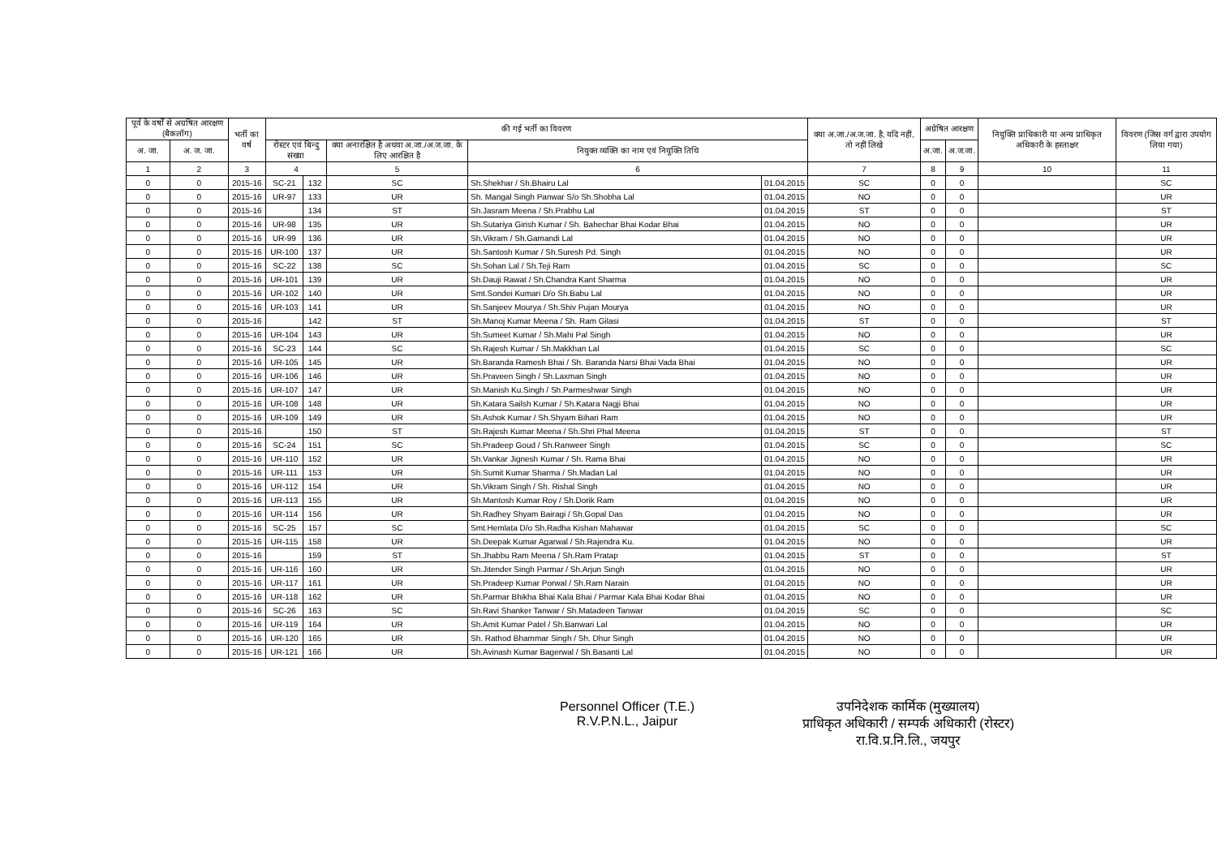| पूर्व के वर्षों से अग्रषित आरक्षण (बैकलॉग) | | भर्ती का वर्ष | की गई भर्ती का विवरण | | | | | क्या अ.जा./अ.ज.जा. है, यदि नहीं, तो नहीं लिखे | अग्रेषित आरक्षण | | नियुक्ति प्राधिकारी या अन्य प्राधिकृत अधिकारी के हस्ताक्षर | विवरण (जिस वर्ग द्वारा उपयोग लिया गया) |
| --- | --- | --- | --- | --- | --- | --- | --- | --- | --- | --- | --- | --- |
| अ. जा. | अ. ज. जा. | | रोस्टर एवं बिन्दु संख्या | | क्या अनारक्षित है अथवा अ.जा./अ.ज.जा. के लिए आरक्षित है | नियुक्त व्यक्ति का नाम एवं नियुक्ति तिथि | | | अ.जा. | अ.ज.जा. | | |
| 1 | 2 | 3 | 4 | | 5 | 6 | | 7 | 8 | 9 | 10 | 11 |
| 0 | 0 | 2015-16 | SC-21 | 132 | SC | Sh.Shekhar / Sh.Bhairu Lal | 01.04.2015 | SC | 0 | 0 | | SC |
| 0 | 0 | 2015-16 | UR-97 | 133 | UR | Sh. Mangal Singh Panwar S/o Sh.Shobha Lal | 01.04.2015 | NO | 0 | 0 | | UR |
| 0 | 0 | 2015-16 | | 134 | ST | Sh.Jasram Meena / Sh.Prabhu Lal | 01.04.2015 | ST | 0 | 0 | | ST |
| 0 | 0 | 2015-16 | UR-98 | 135 | UR | Sh.Sutariya Girish Kumar / Sh. Bahechar Bhai Kodar Bhai | 01.04.2015 | NO | 0 | 0 | | UR |
| 0 | 0 | 2015-16 | UR-99 | 136 | UR | Sh.Vikram / Sh.Gamandi Lal | 01.04.2015 | NO | 0 | 0 | | UR |
| 0 | 0 | 2015-16 | UR-100 | 137 | UR | Sh.Santosh Kumar / Sh.Suresh Pd. Singh | 01.04.2015 | NO | 0 | 0 | | UR |
| 0 | 0 | 2015-16 | SC-22 | 138 | SC | Sh.Sohan Lal / Sh.Teji Ram | 01.04.2015 | SC | 0 | 0 | | SC |
| 0 | 0 | 2015-16 | UR-101 | 139 | UR | Sh.Dauji Rawat / Sh.Chandra Kant Sharma | 01.04.2015 | NO | 0 | 0 | | UR |
| 0 | 0 | 2015-16 | UR-102 | 140 | UR | Smt.Sondei Kumari D/o Sh.Babu Lal | 01.04.2015 | NO | 0 | 0 | | UR |
| 0 | 0 | 2015-16 | UR-103 | 141 | UR | Sh.Sanjeev Mourya / Sh.Shiv Pujan Mourya | 01.04.2015 | NO | 0 | 0 | | UR |
| 0 | 0 | 2015-16 | | 142 | ST | Sh.Manoj Kumar Meena / Sh. Ram Gilasi | 01.04.2015 | ST | 0 | 0 | | ST |
| 0 | 0 | 2015-16 | UR-104 | 143 | UR | Sh.Sumeet Kumar / Sh.Mahi Pal Singh | 01.04.2015 | NO | 0 | 0 | | UR |
| 0 | 0 | 2015-16 | SC-23 | 144 | SC | Sh.Rajesh Kumar / Sh.Makkhan Lal | 01.04.2015 | SC | 0 | 0 | | SC |
| 0 | 0 | 2015-16 | UR-105 | 145 | UR | Sh.Baranda Ramesh Bhai / Sh. Baranda Narsi Bhai Vada Bhai | 01.04.2015 | NO | 0 | 0 | | UR |
| 0 | 0 | 2015-16 | UR-106 | 146 | UR | Sh.Praveen Singh / Sh.Laxman Singh | 01.04.2015 | NO | 0 | 0 | | UR |
| 0 | 0 | 2015-16 | UR-107 | 147 | UR | Sh.Manish Ku.Singh / Sh.Parmeshwar Singh | 01.04.2015 | NO | 0 | 0 | | UR |
| 0 | 0 | 2015-16 | UR-108 | 148 | UR | Sh.Katara Sailsh Kumar / Sh.Katara Nagji Bhai | 01.04.2015 | NO | 0 | 0 | | UR |
| 0 | 0 | 2015-16 | UR-109 | 149 | UR | Sh.Ashok Kumar / Sh.Shyam Bihari Ram | 01.04.2015 | NO | 0 | 0 | | UR |
| 0 | 0 | 2015-16 | | 150 | ST | Sh.Rajesh Kumar Meena / Sh.Shri Phal Meena | 01.04.2015 | ST | 0 | 0 | | ST |
| 0 | 0 | 2015-16 | SC-24 | 151 | SC | Sh.Pradeep Goud / Sh.Ranweer Singh | 01.04.2015 | SC | 0 | 0 | | SC |
| 0 | 0 | 2015-16 | UR-110 | 152 | UR | Sh.Vankar Jignesh Kumar / Sh. Rama Bhai | 01.04.2015 | NO | 0 | 0 | | UR |
| 0 | 0 | 2015-16 | UR-111 | 153 | UR | Sh.Sumit Kumar Sharma / Sh.Madan Lal | 01.04.2015 | NO | 0 | 0 | | UR |
| 0 | 0 | 2015-16 | UR-112 | 154 | UR | Sh.Vikram Singh / Sh. Rishal Singh | 01.04.2015 | NO | 0 | 0 | | UR |
| 0 | 0 | 2015-16 | UR-113 | 155 | UR | Sh.Mantosh Kumar Roy / Sh.Dorik Ram | 01.04.2015 | NO | 0 | 0 | | UR |
| 0 | 0 | 2015-16 | UR-114 | 156 | UR | Sh.Radhey Shyam Bairagi / Sh.Gopal Das | 01.04.2015 | NO | 0 | 0 | | UR |
| 0 | 0 | 2015-16 | SC-25 | 157 | SC | Smt.Hemlata D/o Sh.Radha Kishan Mahawar | 01.04.2015 | SC | 0 | 0 | | SC |
| 0 | 0 | 2015-16 | UR-115 | 158 | UR | Sh.Deepak Kumar Agarwal / Sh.Rajendra Ku. | 01.04.2015 | NO | 0 | 0 | | UR |
| 0 | 0 | 2015-16 | | 159 | ST | Sh.Jhabbu Ram Meena / Sh.Ram Pratap | 01.04.2015 | ST | 0 | 0 | | ST |
| 0 | 0 | 2015-16 | UR-116 | 160 | UR | Sh.Jitender Singh Parmar / Sh.Arjun Singh | 01.04.2015 | NO | 0 | 0 | | UR |
| 0 | 0 | 2015-16 | UR-117 | 161 | UR | Sh.Pradeep Kumar Porwal / Sh.Ram Narain | 01.04.2015 | NO | 0 | 0 | | UR |
| 0 | 0 | 2015-16 | UR-118 | 162 | UR | Sh.Parmar Bhikha Bhai Kala Bhai / Parmar Kala Bhai Kodar Bhai | 01.04.2015 | NO | 0 | 0 | | UR |
| 0 | 0 | 2015-16 | SC-26 | 163 | SC | Sh.Ravi Shanker Tanwar / Sh.Matadeen Tanwar | 01.04.2015 | SC | 0 | 0 | | SC |
| 0 | 0 | 2015-16 | UR-119 | 164 | UR | Sh.Amit Kumar Patel / Sh.Banwari Lal | 01.04.2015 | NO | 0 | 0 | | UR |
| 0 | 0 | 2015-16 | UR-120 | 165 | UR | Sh. Rathod Bhammar Singh / Sh. Dhur Singh | 01.04.2015 | NO | 0 | 0 | | UR |
| 0 | 0 | 2015-16 | UR-121 | 166 | UR | Sh.Avinash Kumar Bagerwal / Sh.Basanti Lal | 01.04.2015 | NO | 0 | 0 | | UR |
Personnel Officer (T.E.)
R.V.P.N.L., Jaipur
उपनिदेशक कार्मिक (मुख्यालय)
प्राधिकृत अधिकारी / सम्पर्क अधिकारी (रोस्टर)
रा.वि.प्र.नि.लि., जयपुर